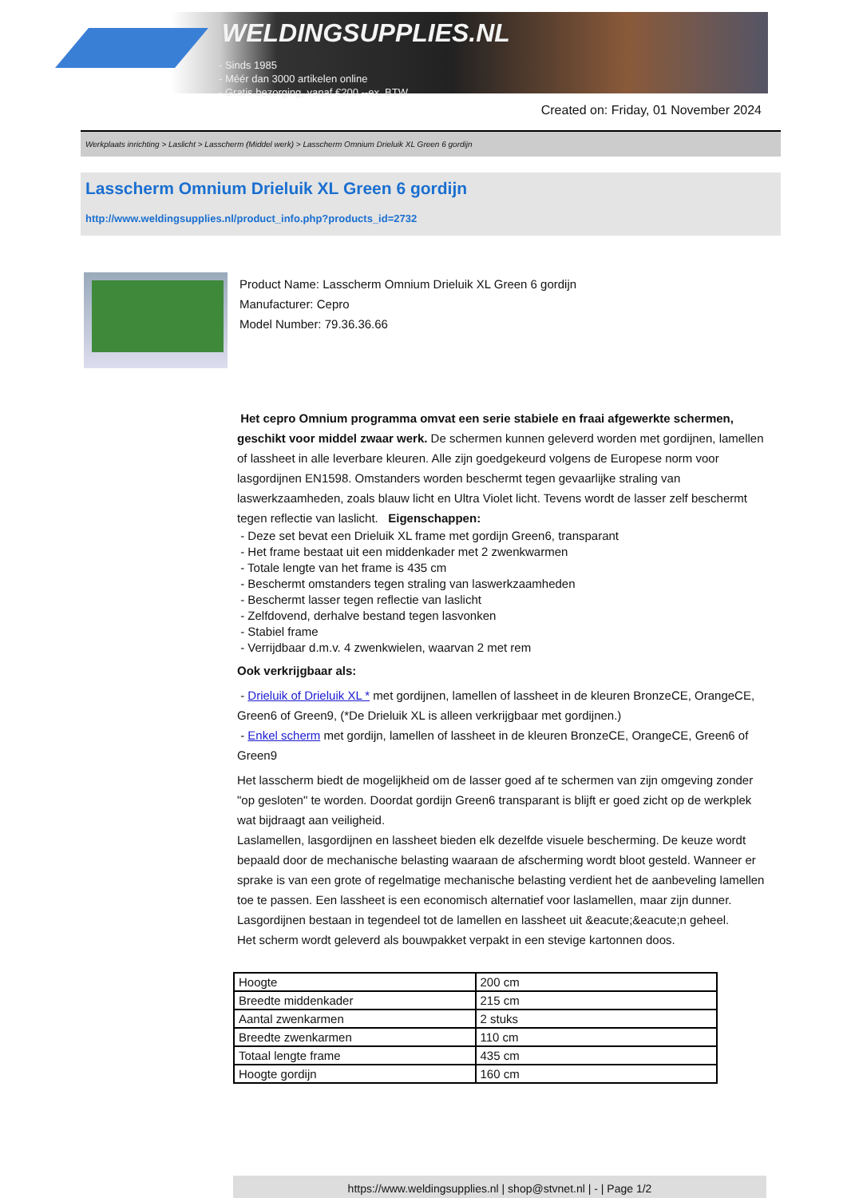WELDINGSUPPLIES.NL
- Sinds 1985
- Méér dan 3000 artikelen online
- Gratis bezorging, vanaf €200,--ex. BTW
Created on: Friday, 01 November 2024
Werkplaats inrichting > Laslicht > Lasscherm (Middel werk) > Lasscherm Omnium Drieluik XL Green 6 gordijn
Lasscherm Omnium Drieluik XL Green 6 gordijn
http://www.weldingsupplies.nl/product_info.php?products_id=2732
Product Name: Lasscherm Omnium Drieluik XL Green 6 gordijn
Manufacturer: Cepro
Model Number: 79.36.36.66
Het cepro Omnium programma omvat een serie stabiele en fraai afgewerkte schermen, geschikt voor middel zwaar werk. De schermen kunnen geleverd worden met gordijnen, lamellen of lassheet in alle leverbare kleuren. Alle zijn goedgekeurd volgens de Europese norm voor lasgordijnen EN1598. Omstanders worden beschermt tegen gevaarlijke straling van laswerkzaamheden, zoals blauw licht en Ultra Violet licht. Tevens wordt de lasser zelf beschermt tegen reflectie van laslicht. Eigenschappen:
- Deze set bevat een Drieluik XL frame met gordijn Green6, transparant
- Het frame bestaat uit een middenkader met 2 zwenkwarmen
- Totale lengte van het frame is 435 cm
- Beschermt omstanders tegen straling van laswerkzaamheden
- Beschermt lasser tegen reflectie van laslicht
- Zelfdovend, derhalve bestand tegen lasvonken
- Stabiel frame
- Verrijdbaar d.m.v. 4 zwenkwielen, waarvan 2 met rem
Ook verkrijgbaar als:
- Drieluik of Drieluik XL * met gordijnen, lamellen of lassheet in de kleuren BronzeCE, OrangeCE, Green6 of Green9, (*De Drieluik XL is alleen verkrijgbaar met gordijnen.)
- Enkel scherm met gordijn, lamellen of lassheet in de kleuren BronzeCE, OrangeCE, Green6 of Green9
Het lasscherm biedt de mogelijkheid om de lasser goed af te schermen van zijn omgeving zonder "op gesloten" te worden. Doordat gordijn Green6 transparant is blijft er goed zicht op de werkplek wat bijdraagt aan veiligheid.
Laslamellen, lasgordijnen en lassheet bieden elk dezelfde visuele bescherming. De keuze wordt bepaald door de mechanische belasting waaraan de afscherming wordt bloot gesteld. Wanneer er sprake is van een grote of regelmatige mechanische belasting verdient het de aanbeveling lamellen toe te passen. Een lassheet is een economisch alternatief voor laslamellen, maar zijn dunner. Lasgordijnen bestaan in tegendeel tot de lamellen en lassheet uit &eacute;&eacute;n geheel.
Het scherm wordt geleverd als bouwpakket verpakt in een stevige kartonnen doos.
| Hoogte | 200 cm |
| Breedte middenkader | 215 cm |
| Aantal zwenkarmen | 2 stuks |
| Breedte zwenkarmen | 110 cm |
| Totaal lengte frame | 435 cm |
| Hoogte gordijn | 160 cm |
https://www.weldingsupplies.nl | shop@stvnet.nl | - | Page 1/2